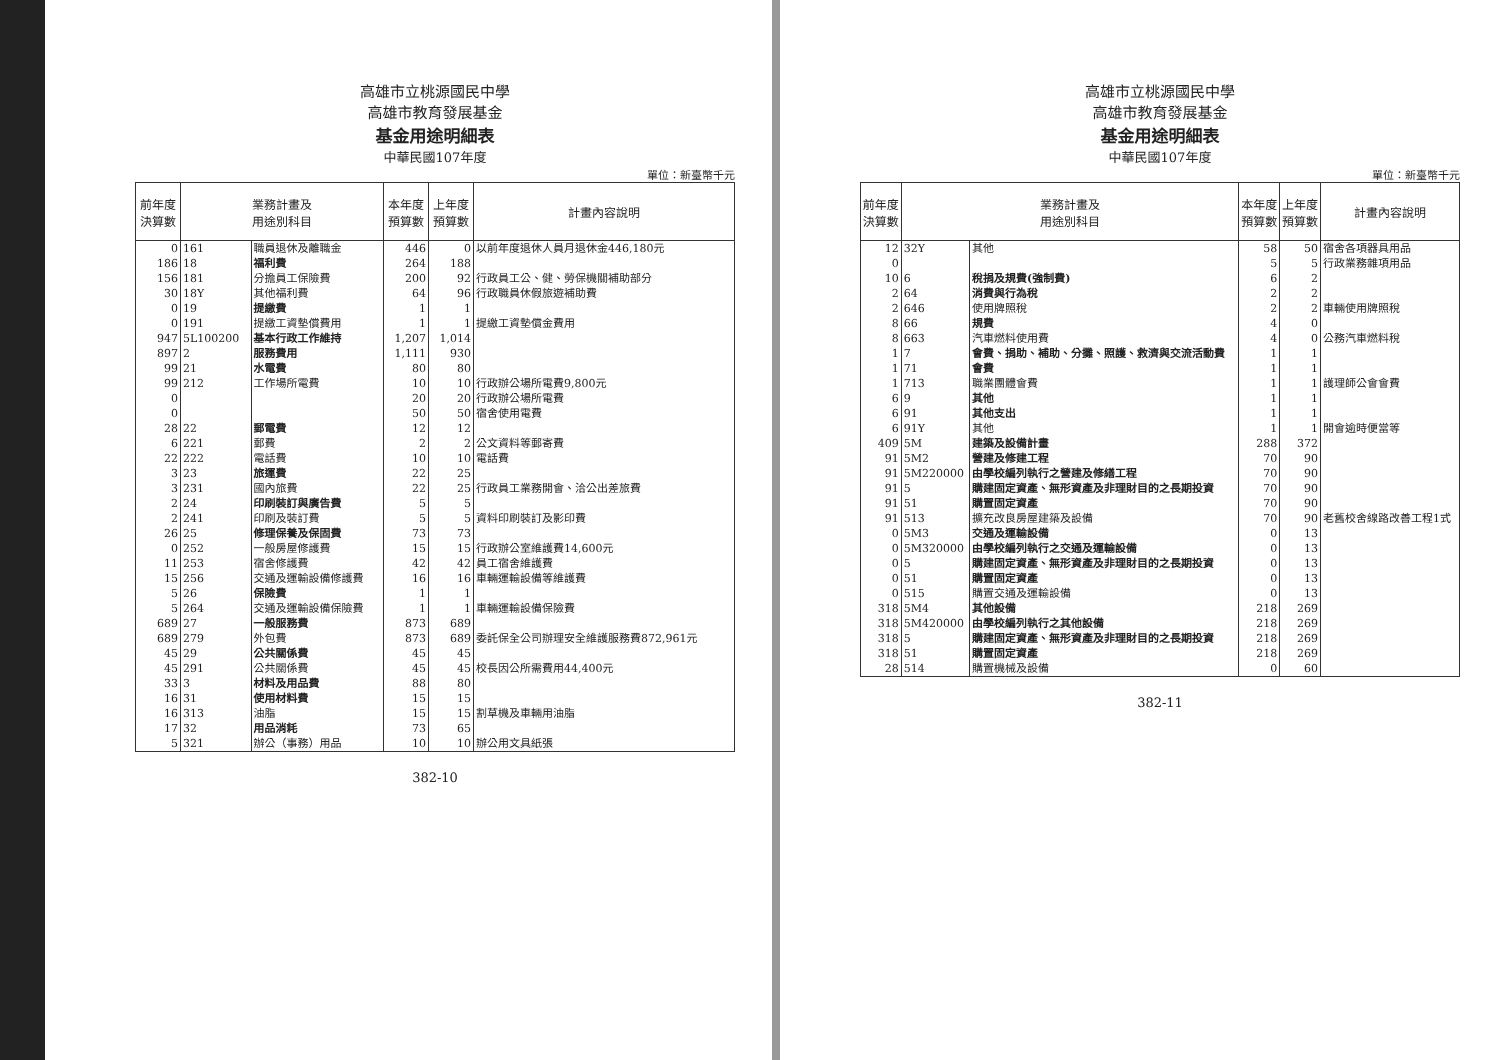高雄市立桃源國民中學
高雄市教育發展基金
基金用途明細表
中華民國107年度
單位：新臺幣千元
| 前年度 決算數 | 業務計畫及 用途別科目 | | 本年度 預算數 | 上年度 預算數 | 計畫內容說明 |
| --- | --- | --- | --- | --- | --- |
| 0 | 161 | 職員退休及離職金 | 446 | 0 | 以前年度退休人員月退休金446,180元 |
| 186 | 18 | 福利費 | 264 | 188 | |
| 156 | 181 | 分擔員工保險費 | 200 | 92 | 行政員工公、健、勞保機關補助部分 |
| 30 | 18Y | 其他福利費 | 64 | 96 | 行政職員休假旅遊補助費 |
| 0 | 19 | 提繳費 | 1 | 1 | |
| 0 | 191 | 提繳工資墊償費用 | 1 | 1 | 提繳工資墊償金費用 |
| 947 | 5L100200 | 基本行政工作維持 | 1,207 | 1,014 | |
| 897 | 2 | 服務費用 | 1,111 | 930 | |
| 99 | 21 | 水電費 | 80 | 80 | |
| 99 | 212 | 工作場所電費 | 10 | 10 | 行政辦公場所電費9,800元 |
| 0 | | | 20 | 20 | 行政辦公場所電費 |
| 0 | | | 50 | 50 | 宿舍使用電費 |
| 28 | 22 | 郵電費 | 12 | 12 | |
| 6 | 221 | 郵費 | 2 | 2 | 公文資料等郵寄費 |
| 22 | 222 | 電話費 | 10 | 10 | 電話費 |
| 3 | 23 | 旅運費 | 22 | 25 | |
| 3 | 231 | 國內旅費 | 22 | 25 | 行政員工業務開會、洽公出差旅費 |
| 2 | 24 | 印刷裝訂與廣告費 | 5 | 5 | |
| 2 | 241 | 印刷及裝訂費 | 5 | 5 | 資料印刷裝訂及影印費 |
| 26 | 25 | 修理保養及保固費 | 73 | 73 | |
| 0 | 252 | 一般房屋修護費 | 15 | 15 | 行政辦公室維護費14,600元 |
| 11 | 253 | 宿舍修護費 | 42 | 42 | 員工宿舍維護費 |
| 15 | 256 | 交通及運輸設備修護費 | 16 | 16 | 車輛運輸設備等維護費 |
| 5 | 26 | 保險費 | 1 | 1 | |
| 5 | 264 | 交通及運輸設備保險費 | 1 | 1 | 車輛運輸設備保險費 |
| 689 | 27 | 一般服務費 | 873 | 689 | |
| 689 | 279 | 外包費 | 873 | 689 | 委託保全公司辦理安全維護服務費872,961元 |
| 45 | 29 | 公共關係費 | 45 | 45 | |
| 45 | 291 | 公共關係費 | 45 | 45 | 校長因公所需費用44,400元 |
| 33 | 3 | 材料及用品費 | 88 | 80 | |
| 16 | 31 | 使用材料費 | 15 | 15 | |
| 16 | 313 | 油脂 | 15 | 15 | 割草機及車輛用油脂 |
| 17 | 32 | 用品消耗 | 73 | 65 | |
| 5 | 321 | 辦公（事務）用品 | 10 | 10 | 辦公用文具紙張 |
382-10
高雄市立桃源國民中學
高雄市教育發展基金
基金用途明細表
中華民國107年度
單位：新臺幣千元
| 前年度 決算數 | 業務計畫及 用途別科目 | | 本年度 預算數 | 上年度 預算數 | 計畫內容說明 |
| --- | --- | --- | --- | --- | --- |
| 12 | 32Y | 其他 | 58 | 50 | 宿舍各項器具用品 |
| 0 | | | 5 | 5 | 行政業務雜項用品 |
| 10 | 6 | 稅捐及規費(強制費) | 6 | 2 | |
| 2 | 64 | 消費與行為稅 | 2 | 2 | |
| 2 | 646 | 使用牌照稅 | 2 | 2 | 車輛使用牌照稅 |
| 8 | 66 | 規費 | 4 | 0 | |
| 8 | 663 | 汽車燃料使用費 | 4 | 0 | 公務汽車燃料稅 |
| 1 | 7 | 會費、捐助、補助、分攤、照護、救濟與交流活動費 | 1 | 1 | |
| 1 | 71 | 會費 | 1 | 1 | |
| 1 | 713 | 職業團體會費 | 1 | 1 | 護理師公會會費 |
| 6 | 9 | 其他 | 1 | 1 | |
| 6 | 91 | 其他支出 | 1 | 1 | |
| 6 | 91Y | 其他 | 1 | 1 | 開會逾時便當等 |
| 409 | 5M | 建築及設備計畫 | 288 | 372 | |
| 91 | 5M2 | 營建及修建工程 | 70 | 90 | |
| 91 | 5M220000 | 由學校編列執行之營建及修繕工程 | 70 | 90 | |
| 91 | 5 | 購建固定資產、無形資產及非理財目的之長期投資 | 70 | 90 | |
| 91 | 51 | 購置固定資產 | 70 | 90 | |
| 91 | 513 | 擴充改良房屋建築及設備 | 70 | 90 | 老舊校舍線路改善工程1式 |
| 0 | 5M3 | 交通及運輸設備 | 0 | 13 | |
| 0 | 5M320000 | 由學校編列執行之交通及運輸設備 | 0 | 13 | |
| 0 | 5 | 購建固定資產、無形資產及非理財目的之長期投資 | 0 | 13 | |
| 0 | 51 | 購置固定資產 | 0 | 13 | |
| 0 | 515 | 購置交通及運輸設備 | 0 | 13 | |
| 318 | 5M4 | 其他設備 | 218 | 269 | |
| 318 | 5M420000 | 由學校編列執行之其他設備 | 218 | 269 | |
| 318 | 5 | 購建固定資產、無形資產及非理財目的之長期投資 | 218 | 269 | |
| 318 | 51 | 購置固定資產 | 218 | 269 | |
| 28 | 514 | 購置機械及設備 | 0 | 60 | |
382-11